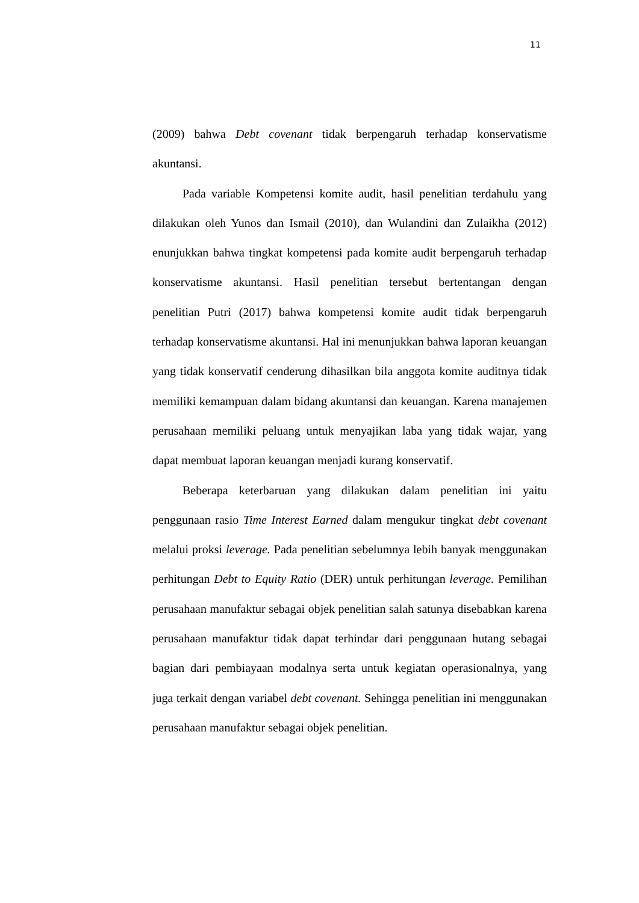11
(2009) bahwa Debt covenant tidak berpengaruh terhadap konservatisme akuntansi.
Pada variable Kompetensi komite audit, hasil penelitian terdahulu yang dilakukan oleh Yunos dan Ismail (2010), dan Wulandini dan Zulaikha (2012) enunjukkan bahwa tingkat kompetensi pada komite audit berpengaruh terhadap konservatisme akuntansi. Hasil penelitian tersebut bertentangan dengan penelitian Putri (2017) bahwa kompetensi komite audit tidak berpengaruh terhadap konservatisme akuntansi. Hal ini menunjukkan bahwa laporan keuangan yang tidak konservatif cenderung dihasilkan bila anggota komite auditnya tidak memiliki kemampuan dalam bidang akuntansi dan keuangan. Karena manajemen perusahaan memiliki peluang untuk menyajikan laba yang tidak wajar, yang dapat membuat laporan keuangan menjadi kurang konservatif.
Beberapa keterbaruan yang dilakukan dalam penelitian ini yaitu penggunaan rasio Time Interest Earned dalam mengukur tingkat debt covenant melalui proksi leverage. Pada penelitian sebelumnya lebih banyak menggunakan perhitungan Debt to Equity Ratio (DER) untuk perhitungan leverage. Pemilihan perusahaan manufaktur sebagai objek penelitian salah satunya disebabkan karena perusahaan manufaktur tidak dapat terhindar dari penggunaan hutang sebagai bagian dari pembiayaan modalnya serta untuk kegiatan operasionalnya, yang juga terkait dengan variabel debt covenant. Sehingga penelitian ini menggunakan perusahaan manufaktur sebagai objek penelitian.